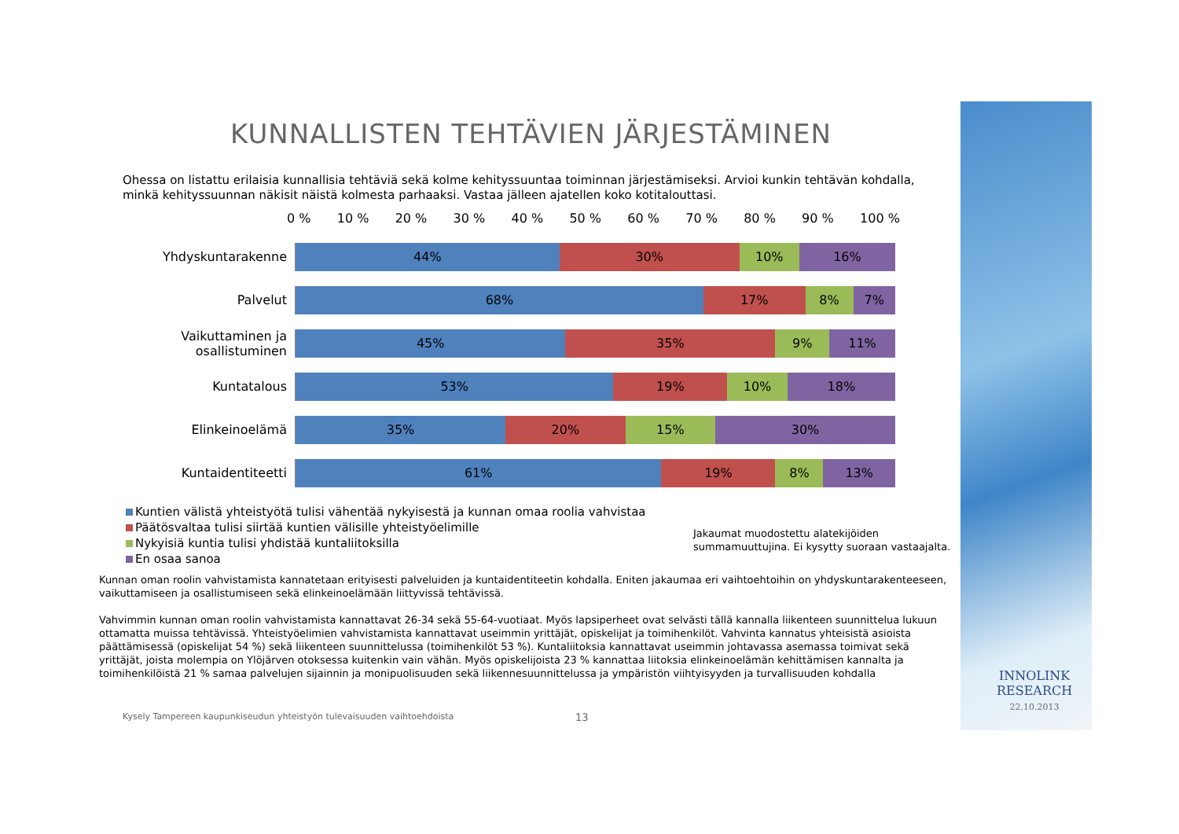KUNNALLISTEN TEHTÄVIEN JÄRJESTÄMINEN
Ohessa on listattu erilaisia kunnallisia tehtäviä sekä kolme kehityssuuntaa toiminnan järjestämiseksi. Arvioi kunkin tehtävän kohdalla, minkä kehityssuunnan näkisit näistä kolmesta parhaaksi. Vastaa jälleen ajatellen koko kotitalouttasi.
0 % 10 % 20 % 30 % 40 % 50 % 60 % 70 % 80 % 90 % 100 %
Yhdyskuntarakenne
44% 30% 10% 16%
Palvelut
68% 17% 8% 7%
Vaikuttaminen ja osallistuminen
45% 35% 9% 11%
Kuntatalous
53% 19% 10% 18%
Elinkeinoelämä
35% 20% 15% 30%
Kuntaidentiteetti
61% 19% 8% 13%
Kuntien välistä yhteistyötä tulisi vähentää nykyisestä ja kunnan omaa roolia vahvistaa
Päätösvaltaa tulisi siirtää kuntien välisille yhteistyöelimille
Nykyisiä kuntia tulisi yhdistää kuntaliitoksilla
En osaa sanoa
Jakaumat muodostettu alatekijöiden
summamuuttujina. Ei kysytty suoraan vastaajalta.
Kunnan oman roolin vahvistamista kannatetaan erityisesti palveluiden ja kuntaidentiteetin kohdalla. Eniten jakaumaa eri vaihtoehtoihin on yhdyskuntarakenteeseen, vaikuttamiseen ja osallistumiseen sekä elinkeinoelämään liittyvissä tehtävissä.
Vahvimmin kunnan oman roolin vahvistamista kannattavat 26-34 sekä 55-64-vuotiaat. Myös lapsiperheet ovat selvästi tällä kannalla liikenteen suunnittelua lukuun ottamatta muissa tehtävissä. Yhteistyöelimien vahvistamista kannattavat useimmin yrittäjät, opiskelijat ja toimihenkilöt. Vahvinta kannatus yhteisistä asioista päättämisessä (opiskelijat 54 %) sekä liikenteen suunnittelussa (toimihenkilöt 53 %). Kuntaliitoksia kannattavat useimmin johtavassa asemassa toimivat sekä yrittäjät, joista molempia on Ylöjärven otoksessa kuitenkin vain vähän. Myös opiskelijoista 23 % kannattaa liitoksia elinkeinoelämän kehittämisen kannalta ja toimihenkilöistä 21 % samaa palvelujen sijainnin ja monipuolisuuden sekä liikennesuunnittelussa ja ympäristön viihtyisyyden ja turvallisuuden kohdalla
Kysely Tampereen kaupunkiseudun yhteistyön tulevaisuuden vaihtoehdoista 13
INNOLINK
RESEARCH
22.10.2013